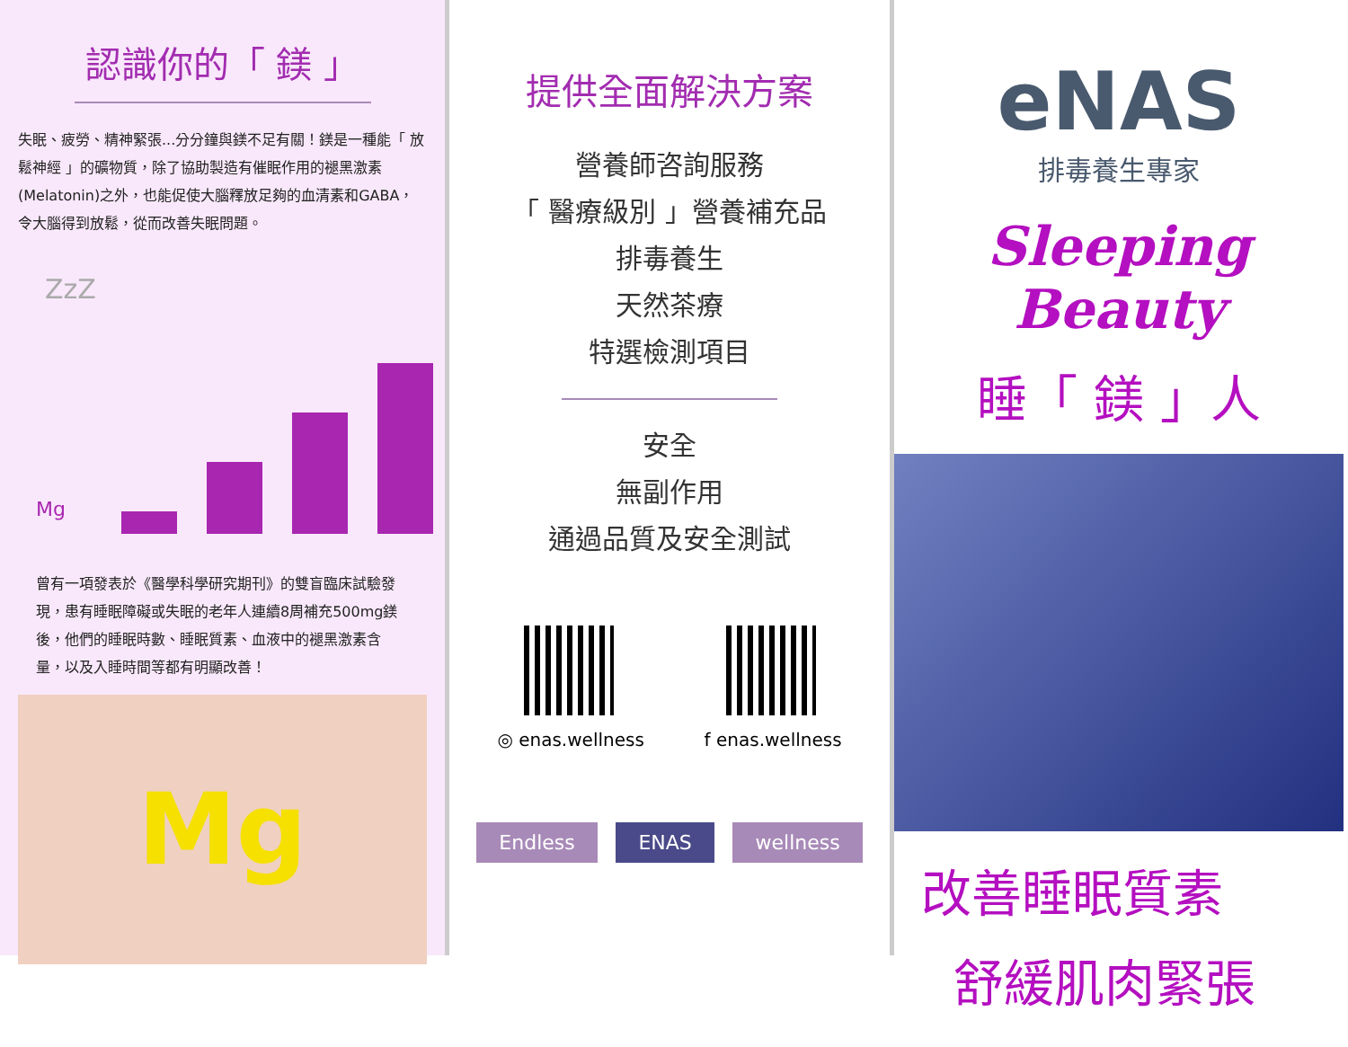認識你的「 鎂 」
失眠、疲勞、精神緊張...分分鐘與鎂不足有關！鎂是一種能「 放鬆神經 」的礦物質，除了協助製造有催眠作用的褪黑激素(Melatonin)之外，也能促使大腦釋放足夠的血清素和GABA，令大腦得到放鬆，從而改善失眠問題。
ZzZ
Mg
曾有一項發表於《醫學科學研究期刊》的雙盲臨床試驗發現，患有睡眠障礙或失眠的老年人連續8周補充500mg鎂後，他們的睡眠時數、睡眠質素、血液中的褪黑激素含量，以及入睡時間等都有明顯改善！
Mg
提供全面解決方案
營養師咨詢服務
「 醫療級別 」營養補充品
排毒養生
天然茶療
特選檢測項目
安全
無副作用
通過品質及安全測試
◎ enas.wellness f enas.wellness
Endless ENAS wellness
eNAS
排毒養生專家
Sleeping Beauty
睡「 鎂 」人
改善睡眠質素
舒緩肌肉緊張